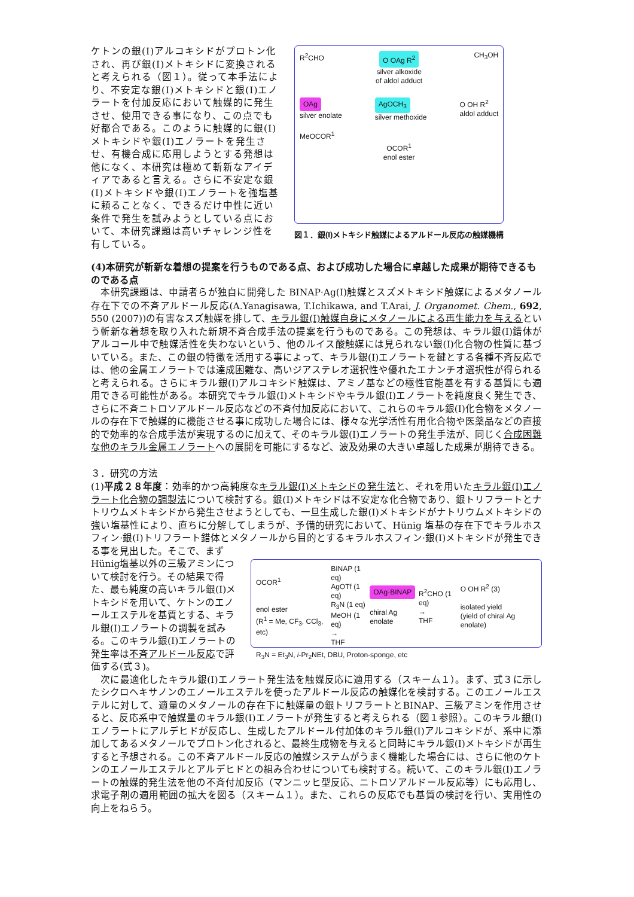ケトンの銀(I)アルコキシドがプロトン化され、再び銀(I)メトキシドに変換されると考えられる（図１）。従って本手法により、不安定な銀(I)メトキシドと銀(I)エノラートを付加反応において触媒的に発生させ、使用できる事になり、この点でも好都合である。このように触媒的に銀(I)メトキシドや銀(I)エノラートを発生させ、有機合成に応用しようとする発想は他になく、本研究は極めて斬新なアイディアであると言える。さらに不安定な銀(I)メトキシドや銀(I)エノラートを強塩基に頼ることなく、できるだけ中性に近い条件で発生を試みようとしている点において、本研究課題は高いチャレンジ性を有している。
R<sup>2</sup>CHO O OAg R<sup>2</sup> CH<sub>3</sub>OH
silver alkoxide
of aldol adduct
OAg
silver enolate AgOCH<sub>3</sub>
silver methoxide O OH R<sup>2</sup>
aldol adduct
MeOCOR<sup>1</sup>
OCOR<sup>1</sup>
enol ester
図１．銀(I)メトキシド触媒によるアルドール反応の触媒機構
(4)本研究が斬新な着想の提案を行うものである点、および成功した場合に卓越した成果が期待できるものである点
　本研究課題は、申請者らが独自に開発した BINAP·Ag(I)触媒とスズメトキシド触媒によるメタノール存在下での不斉アルドール反応(A.Yanagisawa, T.Ichikawa, and T.Arai, J. Organomet. Chem., 692, 550 (2007))の有害なスズ触媒を排して、キラル銀(I)触媒自身にメタノールによる再生能力を与えるという斬新な着想を取り入れた新規不斉合成手法の提案を行うものである。この発想は、キラル銀(I)錯体がアルコール中で触媒活性を失わないという、他のルイス酸触媒には見られない銀(I)化合物の性質に基づいている。また、この銀の特徴を活用する事によって、キラル銀(I)エノラートを鍵とする各種不斉反応では、他の金属エノラートでは達成困難な、高いジアステレオ選択性や優れたエナンチオ選択性が得られると考えられる。さらにキラル銀(I)アルコキシド触媒は、アミノ基などの極性官能基を有する基質にも適用できる可能性がある。本研究でキラル銀(I)メトキシドやキラル銀(I)エノラートを純度良く発生でき、さらに不斉ニトロソアルドール反応などの不斉付加反応において、これらのキラル銀(I)化合物をメタノールの存在下で触媒的に機能させる事に成功した場合には、様々な光学活性有用化合物や医薬品などの直接的で効率的な合成手法が実現するのに加えて、そのキラル銀(I)エノラートの発生手法が、同じく合成困難な他のキラル金属エノラートへの展開を可能にするなど、波及効果の大きい卓越した成果が期待できる。
３．研究の方法
(1)平成２８年度：効率的かつ高純度なキラル銀(I)メトキシドの発生法と、それを用いたキラル銀(I)エノラート化合物の調製法について検討する。銀(I)メトキシドは不安定な化合物であり、銀トリフラートとナトリウムメトキシドから発生させようとしても、一旦生成した銀(I)メトキシドがナトリウムメトキシドの強い塩基性により、直ちに分解してしまうが、予備的研究において、Hünig 塩基の存在下でキラルホスフィン·銀(I)トリフラート錯体とメタノールから目的とするキラルホスフィン·銀(I)メトキシドが発生できる事を見出した。そこで、まず
Hünig塩基以外の三級アミンについて検討を行う。その結果で得た、最も純度の高いキラル銀(I)メトキシドを用いて、ケトンのエノールエステルを基質とする、キラル銀(I)エノラートの調製を試みる。このキラル銀(I)エノラートの発生率は不斉アルドール反応で評価する(式３)。
OCOR<sup>1</sup>
enol ester
(R<sup>1</sup> = Me, CF<sub>3</sub>, CCl<sub>3</sub>, etc) BINAP (1 eq)
AgOTf (1 eq)
R<sub>3</sub>N (1 eq)
MeOH (1 eq)
→
THF OAg·BINAP
chiral Ag enolate R<sup>2</sup>CHO (1 eq)
→
THF O OH R<sup>2</sup> (3)
isolated yield
(yield of chiral Ag enolate)
R<sub>3</sub>N = Et<sub>3</sub>N, i-Pr<sub>2</sub>NEt, DBU, Proton-sponge, etc
　次に最適化したキラル銀(I)エノラート発生法を触媒反応に適用する（スキーム１）。まず、式３に示したシクロヘキサノンのエノールエステルを使ったアルドール反応の触媒化を検討する。このエノールエステルに対して、適量のメタノールの存在下に触媒量の銀トリフラートとBINAP、三級アミンを作用させると、反応系中で触媒量のキラル銀(I)エノラートが発生すると考えられる（図１参照）。このキラル銀(I)エノラートにアルデヒドが反応し、生成したアルドール付加体のキラル銀(I)アルコキシドが、系中に添加してあるメタノールでプロトン化されると、最終生成物を与えると同時にキラル銀(I)メトキシドが再生すると予想される。この不斉アルドール反応の触媒システムがうまく機能した場合には、さらに他のケトンのエノールエステルとアルデヒドとの組み合わせについても検討する。続いて、このキラル銀(I)エノラートの触媒的発生法を他の不斉付加反応（マンニッヒ型反応、ニトロソアルドール反応等）にも応用し、求電子剤の適用範囲の拡大を図る（スキーム１）。また、これらの反応でも基質の検討を行い、実用性の向上をねらう。